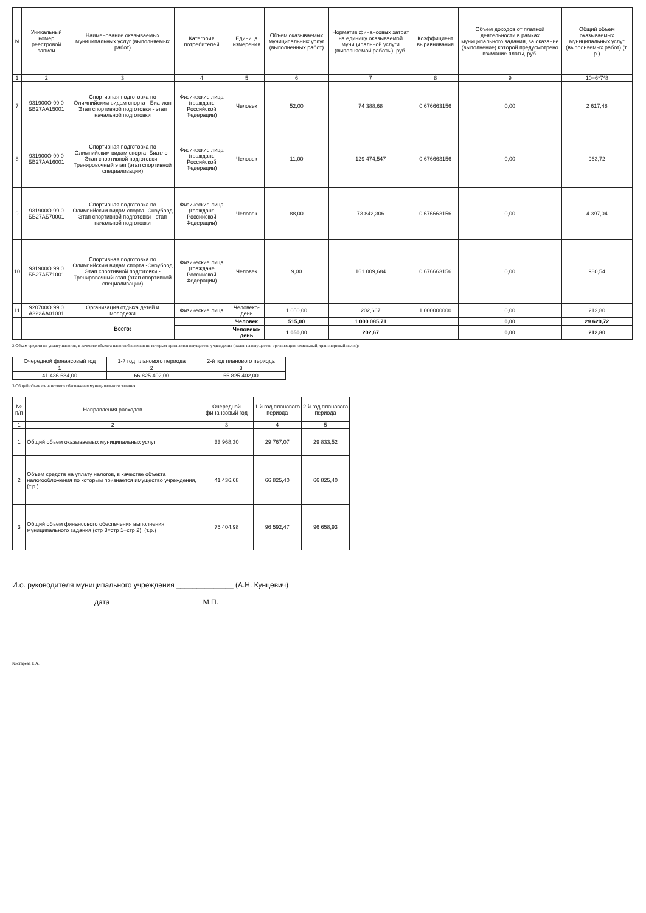| N | Уникальный номер реестровой записи | Наименование оказываемых муниципальных услуг (выполняемых работ) | Категория потребителей | Единица измерения | Объем оказываемых муниципальных услуг (выполненных работ) | Норматив финансовых затрат на единицу оказываемой муниципальной услуги (выполняемой работы), руб. | Коэффициент выравнивания | Объем доходов от платной деятельности в рамках муниципального задания, за оказание (выполнение) которой предусмотрено взимание платы, руб. | Общий объем оказываемых муниципальных услуг (выполняемых работ) (т. р.) |
| --- | --- | --- | --- | --- | --- | --- | --- | --- | --- |
| 1 | 2 | 3 | 4 | 5 | 6 | 7 | 8 | 9 | 10=6*7*8 |
| 7 | 931900О 99 0 БВ27АА15001 | Спортивная подготовка по Олимпийским видам спорта - Биатлон Этап спортивной подготовки - этап начальной подготовки | Физические лица (граждане Российской Федерации) | Человек | 52,00 | 74 388,68 | 0,676663156 | 0,00 | 2 617,48 |
| 8 | 931900О 99 0 БВ27АА16001 | Спортивная подготовка по Олимпийским видам спорта -Биатлон Этап спортивной подготовки - Тренировочный этап (этап спортивной специализации) | Физические лица (граждане Российской Федерации) | Человек | 11,00 | 129 474,547 | 0,676663156 | 0,00 | 963,72 |
| 9 | 931900О 99 0 БВ27АБ70001 | Спортивная подготовка по Олимпийским видам спорта -Сноуборд Этап спортивной подготовки - этап начальной подготовки | Физические лица (граждане Российской Федерации) | Человек | 88,00 | 73 842,306 | 0,676663156 | 0,00 | 4 397,04 |
| 10 | 931900О 99 0 БВ27АБ71001 | Спортивная подготовка по Олимпийским видам спорта -Сноуборд Этап спортивной подготовки - Тренировочный этап (этап спортивной специализации) | Физические лица (граждане Российской Федерации) | Человек | 9,00 | 161 009,684 | 0,676663156 | 0,00 | 980,54 |
| 11 | 920700О 99 0 А322АА01001 | Организация отдыха детей и молодежи | Физические лица | Человеко-день | 1 050,00 | 202,667 | 1,000000000 | 0,00 | 212,80 |
| | | Всего: | | Человек | 515,00 | 1 000 085,71 | | 0,00 | 29 620,72 |
| | | | | Человеко-день | 1 050,00 | 202,67 | | 0,00 | 212,80 |
2 Объем средств на уплату налогов, в качестве объекта налогообложения по которым признается имущество учреждения (налог на имущество организации, земельный, транспортный налог):
| Очередной финансовый год | 1-й год планового периода | 2-й год планового периода |
| --- | --- | --- |
| 1 | 2 | 3 |
| 41 436 684,00 | 66 825 402,00 | 66 825 402,00 |
3 Общий объем финансового обеспечения муниципального задания
| № п/п | Направления расходов | Очередной финансовый год | 1-й год планового периода | 2-й год планового периода |
| --- | --- | --- | --- | --- |
| 1 | 2 | 3 | 4 | 5 |
| 1 | Общий объем оказываемых муниципальных услуг | 33 968,30 | 29 767,07 | 29 833,52 |
| 2 | Объем средств на уплату налогов, в качестве объекта налогообложения по которым признается имущество учреждения, (т.р.) | 41 436,68 | 66 825,40 | 66 825,40 |
| 3 | Общий объем финансового обеспечения выполнения муниципального задания (стр 3=стр 1+стр 2), (т.р.) | 75 404,98 | 96 592,47 | 96 658,93 |
И.о. руководителя муниципального учреждения ______________ (А.Н. Кунцевич)
дата М.П.
Костарева Е.А.